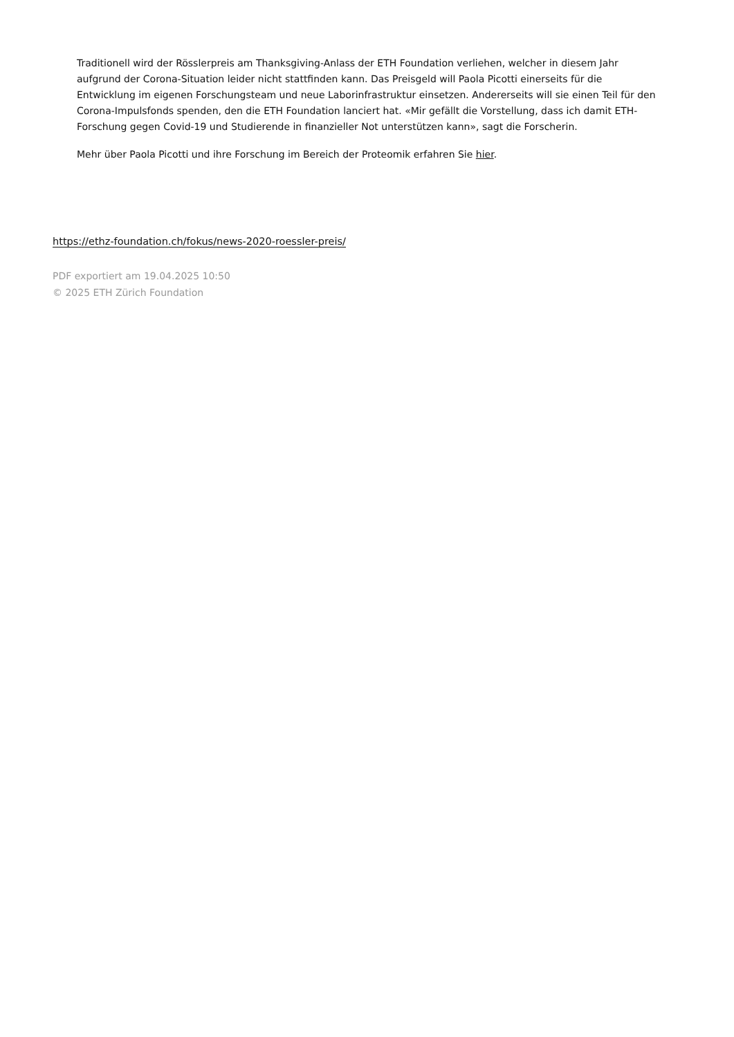Traditionell wird der Rösslerpreis am Thanksgiving-Anlass der ETH Foundation verliehen, welcher in diesem Jahr aufgrund der Corona-Situation leider nicht stattfinden kann. Das Preisgeld will Paola Picotti einerseits für die Entwicklung im eigenen Forschungsteam und neue Laborinfrastruktur einsetzen. Andererseits will sie einen Teil für den Corona-Impulsfonds spenden, den die ETH Foundation lanciert hat. «Mir gefällt die Vorstellung, dass ich damit ETH-Forschung gegen Covid-19 und Studierende in finanzieller Not unterstützen kann», sagt die Forscherin.
Mehr über Paola Picotti und ihre Forschung im Bereich der Proteomik erfahren Sie hier.
https://ethz-foundation.ch/fokus/news-2020-roessler-preis/
PDF exportiert am 19.04.2025 10:50
© 2025 ETH Zürich Foundation